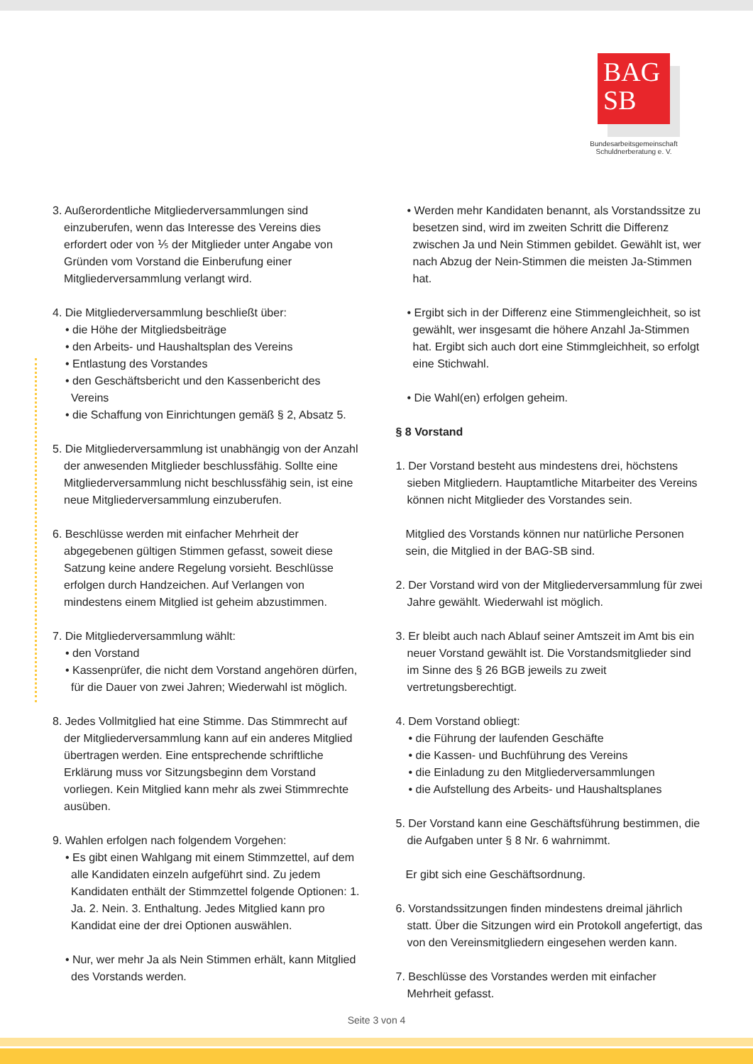BAG
SB
Bundesarbeitsgemeinschaft
Schuldnerberatung e. V.
3. Außerordentliche Mitgliederversammlungen sind einzuberufen, wenn das Interesse des Vereins dies erfordert oder von ⅕ der Mitglieder unter Angabe von Gründen vom Vorstand die Einberufung einer Mitgliederversammlung verlangt wird.
4. Die Mitgliederversammlung beschließt über:
• die Höhe der Mitgliedsbeiträge
• den Arbeits- und Haushaltsplan des Vereins
• Entlastung des Vorstandes
• den Geschäftsbericht und den Kassenbericht des Vereins
• die Schaffung von Einrichtungen gemäß § 2, Absatz 5.
5. Die Mitgliederversammlung ist unabhängig von der Anzahl der anwesenden Mitglieder beschlussfähig. Sollte eine Mitgliederversammlung nicht beschlussfähig sein, ist eine neue Mitgliederversammlung einzuberufen.
6. Beschlüsse werden mit einfacher Mehrheit der abgegebenen gültigen Stimmen gefasst, soweit diese Satzung keine andere Regelung vorsieht. Beschlüsse erfolgen durch Handzeichen. Auf Verlangen von mindestens einem Mitglied ist geheim abzustimmen.
7. Die Mitgliederversammlung wählt:
• den Vorstand
• Kassenprüfer, die nicht dem Vorstand angehören dürfen, für die Dauer von zwei Jahren; Wiederwahl ist möglich.
8. Jedes Vollmitglied hat eine Stimme. Das Stimmrecht auf der Mitgliederversammlung kann auf ein anderes Mitglied übertragen werden. Eine entsprechende schriftliche Erklärung muss vor Sitzungsbeginn dem Vorstand vorliegen. Kein Mitglied kann mehr als zwei Stimmrechte ausüben.
9. Wahlen erfolgen nach folgendem Vorgehen:
• Es gibt einen Wahlgang mit einem Stimmzettel, auf dem alle Kandidaten einzeln aufgeführt sind. Zu jedem Kandidaten enthält der Stimmzettel folgende Optionen: 1. Ja. 2. Nein. 3. Enthaltung. Jedes Mitglied kann pro Kandidat eine der drei Optionen auswählen.
• Nur, wer mehr Ja als Nein Stimmen erhält, kann Mitglied des Vorstands werden.
• Werden mehr Kandidaten benannt, als Vorstandssitze zu besetzen sind, wird im zweiten Schritt die Differenz zwischen Ja und Nein Stimmen gebildet. Gewählt ist, wer nach Abzug der Nein-Stimmen die meisten Ja-Stimmen hat.
• Ergibt sich in der Differenz eine Stimmengleichheit, so ist gewählt, wer insgesamt die höhere Anzahl Ja-Stimmen hat. Ergibt sich auch dort eine Stimmgleichheit, so erfolgt eine Stichwahl.
• Die Wahl(en) erfolgen geheim.
§ 8 Vorstand
1. Der Vorstand besteht aus mindestens drei, höchstens sieben Mitgliedern. Hauptamtliche Mitarbeiter des Vereins können nicht Mitglieder des Vorstandes sein.
Mitglied des Vorstands können nur natürliche Personen sein, die Mitglied in der BAG-SB sind.
2. Der Vorstand wird von der Mitgliederversammlung für zwei Jahre gewählt. Wiederwahl ist möglich.
3. Er bleibt auch nach Ablauf seiner Amtszeit im Amt bis ein neuer Vorstand gewählt ist. Die Vorstandsmitglieder sind im Sinne des § 26 BGB jeweils zu zweit vertretungsberechtigt.
4. Dem Vorstand obliegt:
• die Führung der laufenden Geschäfte
• die Kassen- und Buchführung des Vereins
• die Einladung zu den Mitgliederversammlungen
• die Aufstellung des Arbeits- und Haushaltsplanes
5. Der Vorstand kann eine Geschäftsführung bestimmen, die die Aufgaben unter § 8 Nr. 6 wahrnimmt.
Er gibt sich eine Geschäftsordnung.
6. Vorstandssitzungen finden mindestens dreimal jährlich statt. Über die Sitzungen wird ein Protokoll angefertigt, das von den Vereinsmitgliedern eingesehen werden kann.
7. Beschlüsse des Vorstandes werden mit einfacher Mehrheit gefasst.
Seite 3 von 4